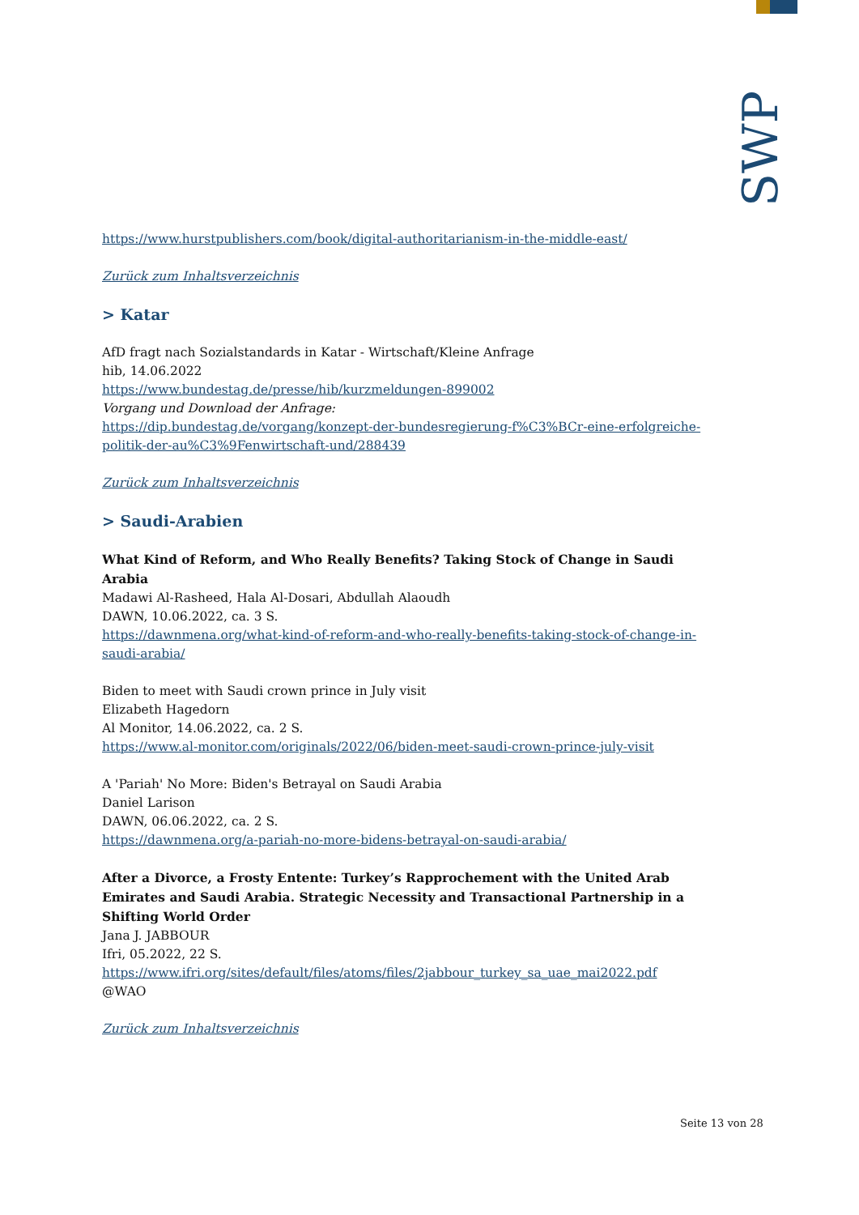SWP
https://www.hurstpublishers.com/book/digital-authoritarianism-in-the-middle-east/
Zurück zum Inhaltsverzeichnis
> Katar
AfD fragt nach Sozialstandards in Katar - Wirtschaft/Kleine Anfrage
hib, 14.06.2022
https://www.bundestag.de/presse/hib/kurzmeldungen-899002
Vorgang und Download der Anfrage:
https://dip.bundestag.de/vorgang/konzept-der-bundesregierung-f%C3%BCr-eine-erfolgreiche-politik-der-au%C3%9Fenwirtschaft-und/288439
Zurück zum Inhaltsverzeichnis
> Saudi-Arabien
What Kind of Reform, and Who Really Benefits? Taking Stock of Change in Saudi Arabia
Madawi Al-Rasheed, Hala Al-Dosari, Abdullah Alaoudh
DAWN, 10.06.2022, ca. 3 S.
https://dawnmena.org/what-kind-of-reform-and-who-really-benefits-taking-stock-of-change-in-saudi-arabia/
Biden to meet with Saudi crown prince in July visit
Elizabeth Hagedorn
Al Monitor, 14.06.2022, ca. 2 S.
https://www.al-monitor.com/originals/2022/06/biden-meet-saudi-crown-prince-july-visit
A 'Pariah' No More: Biden's Betrayal on Saudi Arabia
Daniel Larison
DAWN, 06.06.2022, ca. 2 S.
https://dawnmena.org/a-pariah-no-more-bidens-betrayal-on-saudi-arabia/
After a Divorce, a Frosty Entente: Turkey’s Rapprochement with the United Arab Emirates and Saudi Arabia. Strategic Necessity and Transactional Partnership in a Shifting World Order
Jana J. JABBOUR
Ifri, 05.2022, 22 S.
https://www.ifri.org/sites/default/files/atoms/files/2jabbour_turkey_sa_uae_mai2022.pdf
@WAO
Zurück zum Inhaltsverzeichnis
Seite 13 von 28